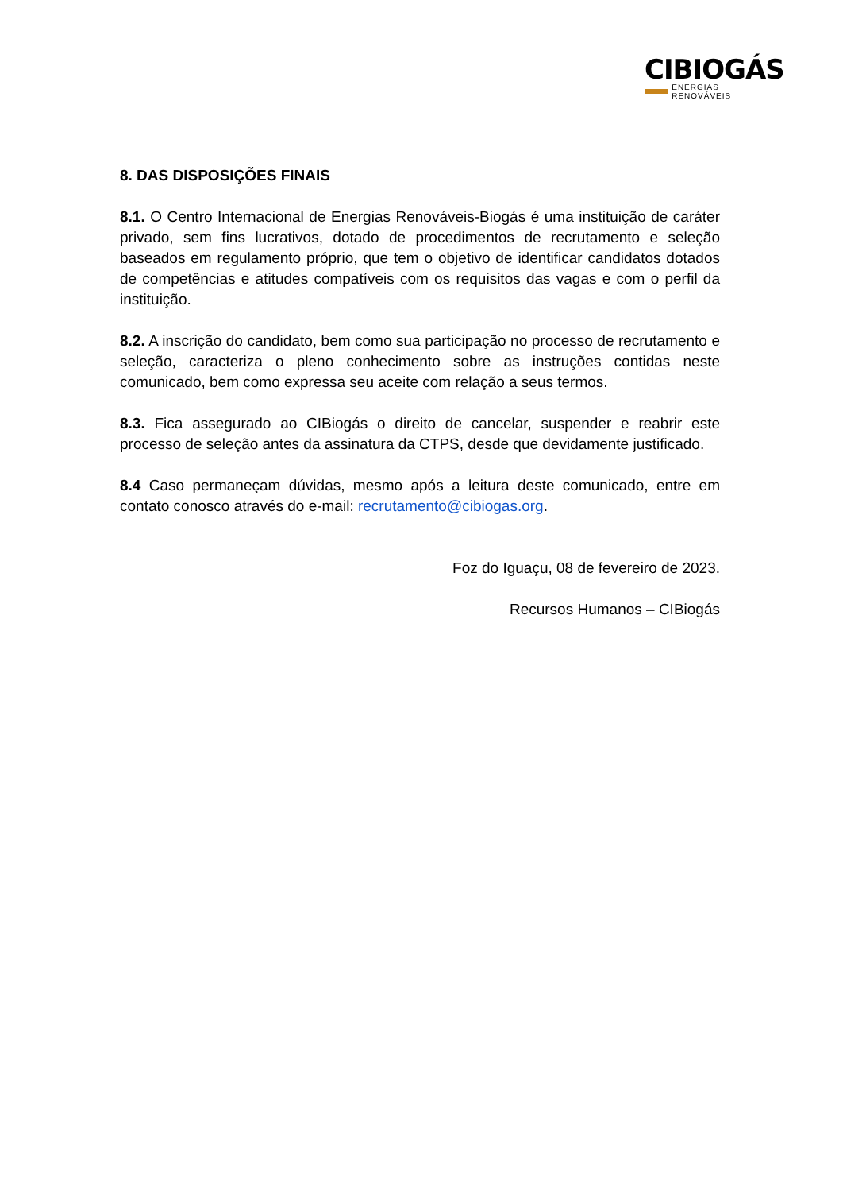CIBIOGÁS
ENERGIAS RENOVÁVEIS
8. DAS DISPOSIÇÕES FINAIS
8.1. O Centro Internacional de Energias Renováveis-Biogás é uma instituição de caráter privado, sem fins lucrativos, dotado de procedimentos de recrutamento e seleção baseados em regulamento próprio, que tem o objetivo de identificar candidatos dotados de competências e atitudes compatíveis com os requisitos das vagas e com o perfil da instituição.
8.2. A inscrição do candidato, bem como sua participação no processo de recrutamento e seleção, caracteriza o pleno conhecimento sobre as instruções contidas neste comunicado, bem como expressa seu aceite com relação a seus termos.
8.3. Fica assegurado ao CIBiogás o direito de cancelar, suspender e reabrir este processo de seleção antes da assinatura da CTPS, desde que devidamente justificado.
8.4 Caso permaneçam dúvidas, mesmo após a leitura deste comunicado, entre em contato conosco através do e-mail: recrutamento@cibiogas.org.
Foz do Iguaçu, 08 de fevereiro de 2023.
Recursos Humanos – CIBiogás